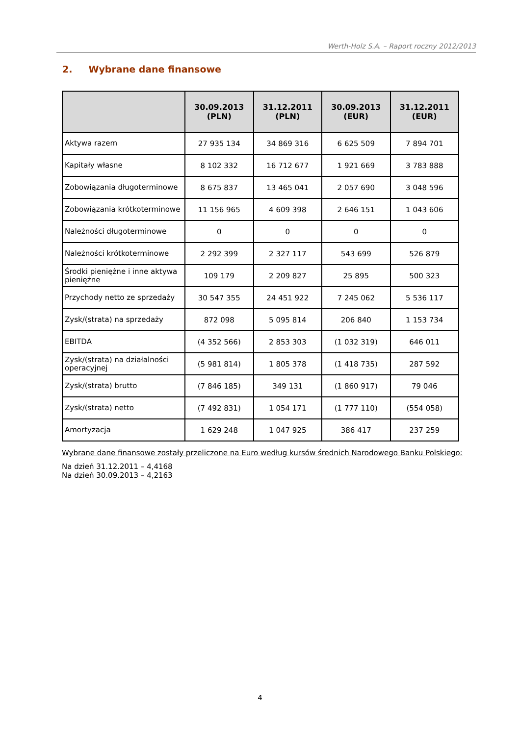Werth-Holz S.A. – Raport roczny 2012/2013
2. Wybrane dane finansowe
| | 30.09.2013 (PLN) | 31.12.2011 (PLN) | 30.09.2013 (EUR) | 31.12.2011 (EUR) |
| --- | --- | --- | --- | --- |
| Aktywa razem | 27 935 134 | 34 869 316 | 6 625 509 | 7 894 701 |
| Kapitały własne | 8 102 332 | 16 712 677 | 1 921 669 | 3 783 888 |
| Zobowiązania długoterminowe | 8 675 837 | 13 465 041 | 2 057 690 | 3 048 596 |
| Zobowiązania krótkoterminowe | 11 156 965 | 4 609 398 | 2 646 151 | 1 043 606 |
| Należności długoterminowe | 0 | 0 | 0 | 0 |
| Należności krótkoterminowe | 2 292 399 | 2 327 117 | 543 699 | 526 879 |
| Środki pieniężne i inne aktywa pieniężne | 109 179 | 2 209 827 | 25 895 | 500 323 |
| Przychody netto ze sprzedaży | 30 547 355 | 24 451 922 | 7 245 062 | 5 536 117 |
| Zysk/(strata) na sprzedaży | 872 098 | 5 095 814 | 206 840 | 1 153 734 |
| EBITDA | (4 352 566) | 2 853 303 | (1 032 319) | 646 011 |
| Zysk/(strata) na działalności operacyjnej | (5 981 814) | 1 805 378 | (1 418 735) | 287 592 |
| Zysk/(strata) brutto | (7 846 185) | 349 131 | (1 860 917) | 79 046 |
| Zysk/(strata) netto | (7 492 831) | 1 054 171 | (1 777 110) | (554 058) |
| Amortyzacja | 1 629 248 | 1 047 925 | 386 417 | 237 259 |
Wybrane dane finansowe zostały przeliczone na Euro według kursów średnich Narodowego Banku Polskiego:
Na dzień 31.12.2011 – 4,4168
Na dzień 30.09.2013 – 4,2163
4